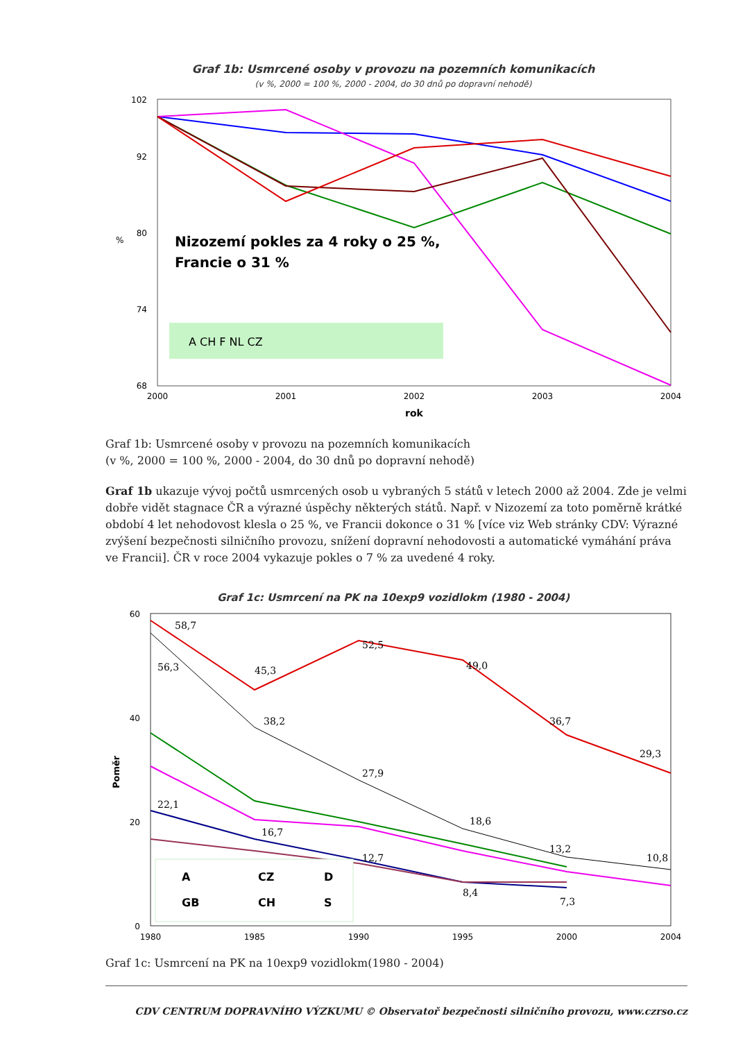Graf 1b: Usmrcené osoby v provozu na pozemních komunikacích
(v %, 2000 = 100 %, 2000 - 2004, do 30 dnů po dopravní nehodě)
102
92
80
74
68
Nizozemí pokles za 4 roky o 25 %,
Francie o 31 %
A CH F NL CZ
2000
2001
2002
2003
2004
rok
%
Graf 1b: Usmrcené osoby v provozu na pozemních komunikacích
(v %, 2000 = 100 %, 2000 - 2004, do 30 dnů po dopravní nehodě)
Graf 1b ukazuje vývoj počtů usmrcených osob u vybraných 5 států v letech 2000 až 2004. Zde je velmi dobře vidět stagnace ČR a výrazné úspěchy některých států. Např. v Nizozemí za toto poměrně krátké období 4 let nehodovost klesla o 25 %, ve Francii dokonce o 31 % [více viz Web stránky CDV: Výrazné zvýšení bezpečnosti silničního provozu, snížení dopravní nehodovosti a automatické vymáhání práva ve Francii]. ČR v roce 2004 vykazuje pokles o 7 % za uvedené 4 roky.
Graf 1c: Usmrcení na PK na 10exp9 vozidlokm (1980 - 2004)
60
40
20
0
58,7
56,3
45,3
52,5
49,0
38,2
36,7
29,3
27,9
22,1
16,7
18,6
12,7
13,2
10,8
8,4
7,3
A
CZ
D
GB
CH
S
1980
1985
1990
1995
2000
2004
Poměr
Graf 1c: Usmrcení na PK na 10exp9 vozidlokm(1980 - 2004)
CDV CENTRUM DOPRAVNÍHO VÝZKUMU © Observatoř bezpečnosti silničního provozu, www.czrso.cz